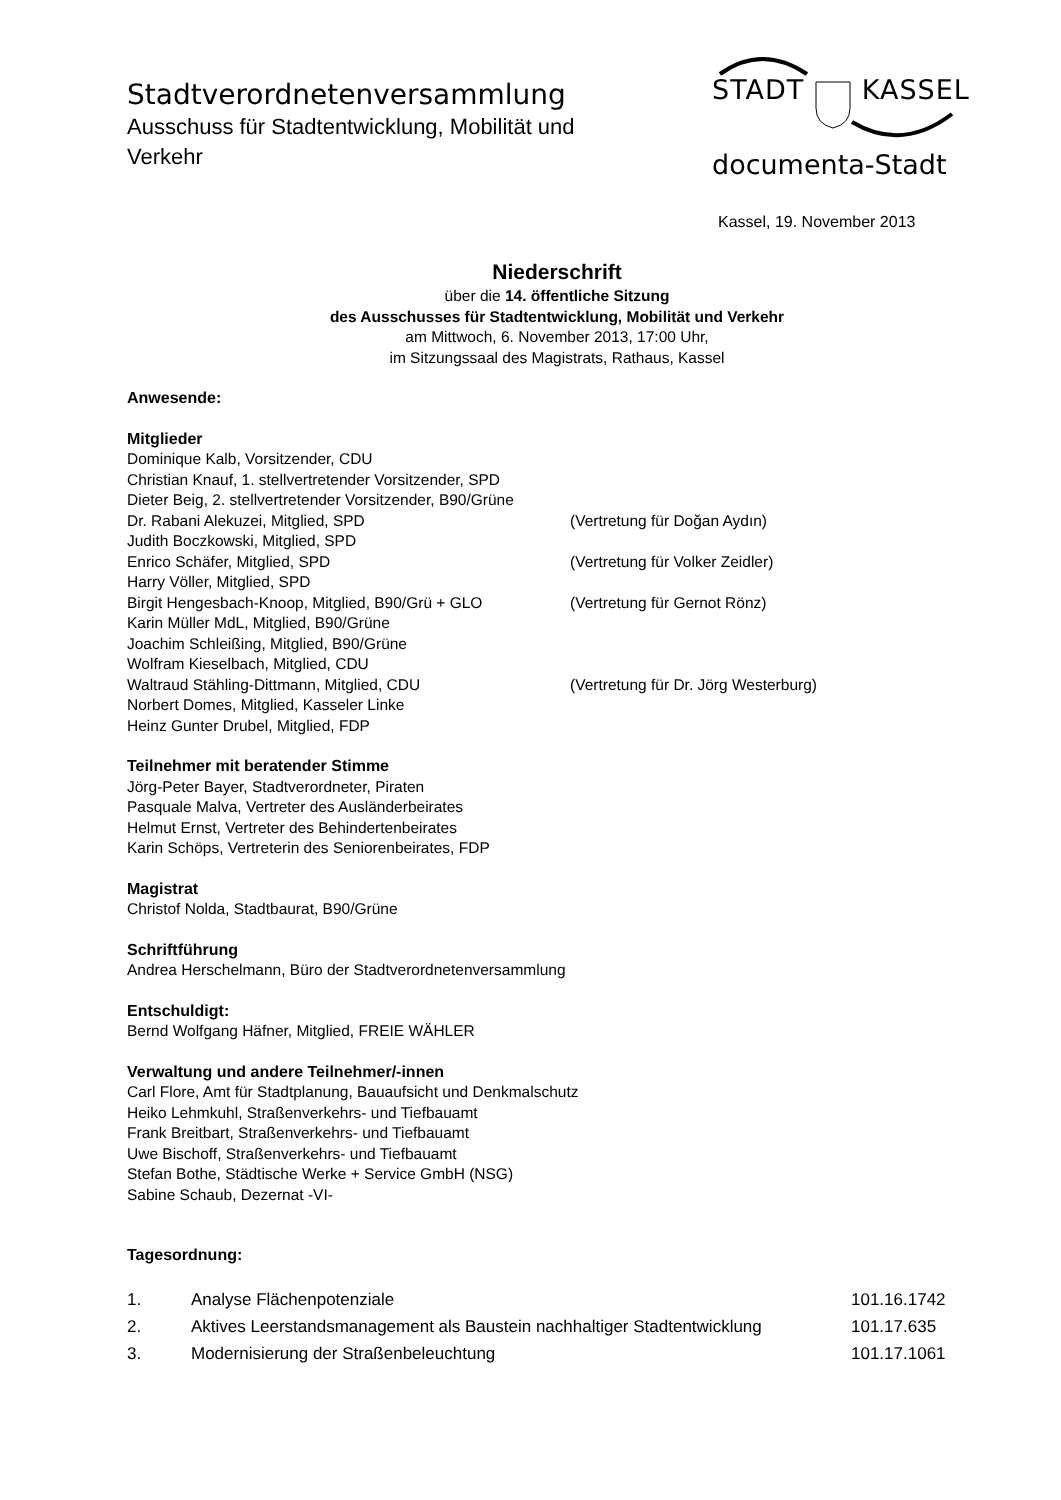Stadtverordnetenversammlung
Ausschuss für Stadtentwicklung, Mobilität und Verkehr
STADT KASSEL
documenta-Stadt
Kassel, 19. November 2013
Niederschrift
über die 14. öffentliche Sitzung
des Ausschusses für Stadtentwicklung, Mobilität und Verkehr
am Mittwoch, 6. November 2013, 17:00 Uhr,
im Sitzungssaal des Magistrats, Rathaus, Kassel
Anwesende:
Mitglieder
Dominique Kalb, Vorsitzender, CDU
Christian Knauf, 1. stellvertretender Vorsitzender, SPD
Dieter Beig, 2. stellvertretender Vorsitzender, B90/Grüne
Dr. Rabani Alekuzei, Mitglied, SPD (Vertretung für Doğan Aydın)
Judith Boczkowski, Mitglied, SPD
Enrico Schäfer, Mitglied, SPD (Vertretung für Volker Zeidler)
Harry Völler, Mitglied, SPD
Birgit Hengesbach-Knoop, Mitglied, B90/Grü + GLO (Vertretung für Gernot Rönz)
Karin Müller MdL, Mitglied, B90/Grüne
Joachim Schleißing, Mitglied, B90/Grüne
Wolfram Kieselbach, Mitglied, CDU
Waltraud Stähling-Dittmann, Mitglied, CDU (Vertretung für Dr. Jörg Westerburg)
Norbert Domes, Mitglied, Kasseler Linke
Heinz Gunter Drubel, Mitglied, FDP
Teilnehmer mit beratender Stimme
Jörg-Peter Bayer, Stadtverordneter, Piraten
Pasquale Malva, Vertreter des Ausländerbeirates
Helmut Ernst, Vertreter des Behindertenbeirates
Karin Schöps, Vertreterin des Seniorenbeirates, FDP
Magistrat
Christof Nolda, Stadtbaurat, B90/Grüne
Schriftführung
Andrea Herschelmann, Büro der Stadtverordnetenversammlung
Entschuldigt:
Bernd Wolfgang Häfner, Mitglied, FREIE WÄHLER
Verwaltung und andere Teilnehmer/-innen
Carl Flore, Amt für Stadtplanung, Bauaufsicht und Denkmalschutz
Heiko Lehmkuhl, Straßenverkehrs- und Tiefbauamt
Frank Breitbart, Straßenverkehrs- und Tiefbauamt
Uwe Bischoff, Straßenverkehrs- und Tiefbauamt
Stefan Bothe, Städtische Werke + Service GmbH (NSG)
Sabine Schaub, Dezernat -VI-
Tagesordnung:
1. Analyse Flächenpotenziale 101.16.1742
2. Aktives Leerstandsmanagement als Baustein nachhaltiger Stadtentwicklung 101.17.635
3. Modernisierung der Straßenbeleuchtung 101.17.1061